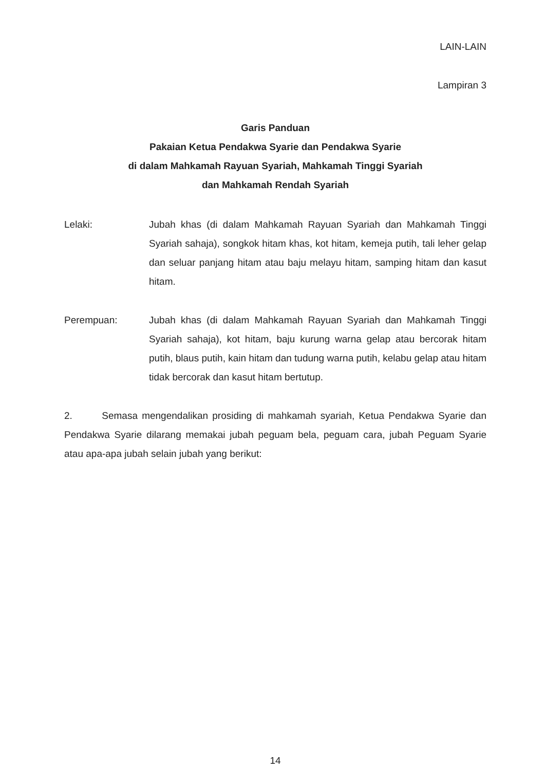LAIN-LAIN
Lampiran 3
Garis Panduan
Pakaian Ketua Pendakwa Syarie dan Pendakwa Syarie
di dalam Mahkamah Rayuan Syariah, Mahkamah Tinggi Syariah
dan Mahkamah Rendah Syariah
Lelaki: Jubah khas (di dalam Mahkamah Rayuan Syariah dan Mahkamah Tinggi Syariah sahaja), songkok hitam khas, kot hitam, kemeja putih, tali leher gelap dan seluar panjang hitam atau baju melayu hitam, samping hitam dan kasut hitam.
Perempuan: Jubah khas (di dalam Mahkamah Rayuan Syariah dan Mahkamah Tinggi Syariah sahaja), kot hitam, baju kurung warna gelap atau bercorak hitam putih, blaus putih, kain hitam dan tudung warna putih, kelabu gelap atau hitam tidak bercorak dan kasut hitam bertutup.
2. Semasa mengendalikan prosiding di mahkamah syariah, Ketua Pendakwa Syarie dan Pendakwa Syarie dilarang memakai jubah peguam bela, peguam cara, jubah Peguam Syarie atau apa-apa jubah selain jubah yang berikut:
14